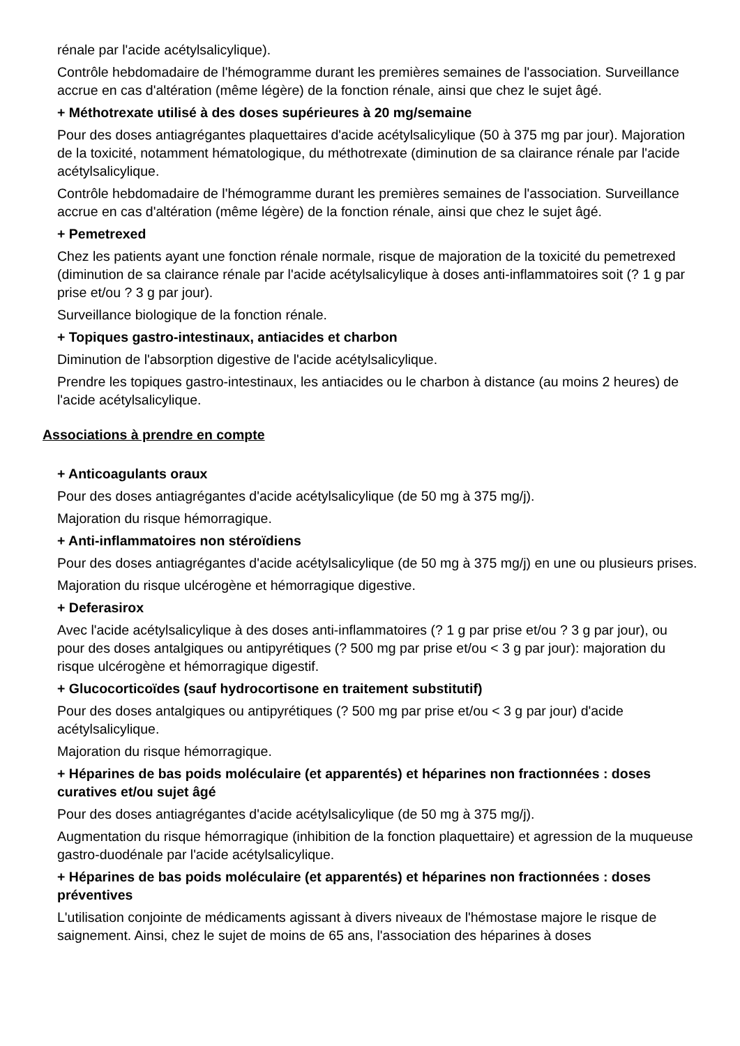rénale par l'acide acétylsalicylique).
Contrôle hebdomadaire de l'hémogramme durant les premières semaines de l'association. Surveillance accrue en cas d'altération (même légère) de la fonction rénale, ainsi que chez le sujet âgé.
+ Méthotrexate utilisé à des doses supérieures à 20 mg/semaine
Pour des doses antiagrégantes plaquettaires d'acide acétylsalicylique (50 à 375 mg par jour). Majoration de la toxicité, notamment hématologique, du méthotrexate (diminution de sa clairance rénale par l'acide acétylsalicylique.
Contrôle hebdomadaire de l'hémogramme durant les premières semaines de l'association. Surveillance accrue en cas d'altération (même légère) de la fonction rénale, ainsi que chez le sujet âgé.
+ Pemetrexed
Chez les patients ayant une fonction rénale normale, risque de majoration de la toxicité du pemetrexed (diminution de sa clairance rénale par l'acide acétylsalicylique à doses anti-inflammatoires soit (? 1 g par prise et/ou ? 3 g par jour).
Surveillance biologique de la fonction rénale.
+ Topiques gastro-intestinaux, antiacides et charbon
Diminution de l'absorption digestive de l'acide acétylsalicylique.
Prendre les topiques gastro-intestinaux, les antiacides ou le charbon à distance (au moins 2 heures) de l'acide acétylsalicylique.
Associations à prendre en compte
+ Anticoagulants oraux
Pour des doses antiagrégantes d'acide acétylsalicylique (de 50 mg à 375 mg/j).
Majoration du risque hémorragique.
+ Anti-inflammatoires non stéroïdiens
Pour des doses antiagrégantes d'acide acétylsalicylique (de 50 mg à 375 mg/j) en une ou plusieurs prises.
Majoration du risque ulcérogène et hémorragique digestive.
+ Deferasirox
Avec l'acide acétylsalicylique à des doses anti-inflammatoires (? 1 g par prise et/ou ? 3 g par jour), ou pour des doses antalgiques ou antipyrétiques (? 500 mg par prise et/ou < 3 g par jour): majoration du risque ulcérogène et hémorragique digestif.
+ Glucocorticoïdes (sauf hydrocortisone en traitement substitutif)
Pour des doses antalgiques ou antipyrétiques (? 500 mg par prise et/ou < 3 g par jour) d'acide acétylsalicylique.
Majoration du risque hémorragique.
+ Héparines de bas poids moléculaire (et apparentés) et héparines non fractionnées : doses curatives et/ou sujet âgé
Pour des doses antiagrégantes d'acide acétylsalicylique (de 50 mg à 375 mg/j).
Augmentation du risque hémorragique (inhibition de la fonction plaquettaire) et agression de la muqueuse gastro-duodénale par l'acide acétylsalicylique.
+ Héparines de bas poids moléculaire (et apparentés) et héparines non fractionnées : doses préventives
L'utilisation conjointe de médicaments agissant à divers niveaux de l'hémostase majore le risque de saignement. Ainsi, chez le sujet de moins de 65 ans, l'association des héparines à doses